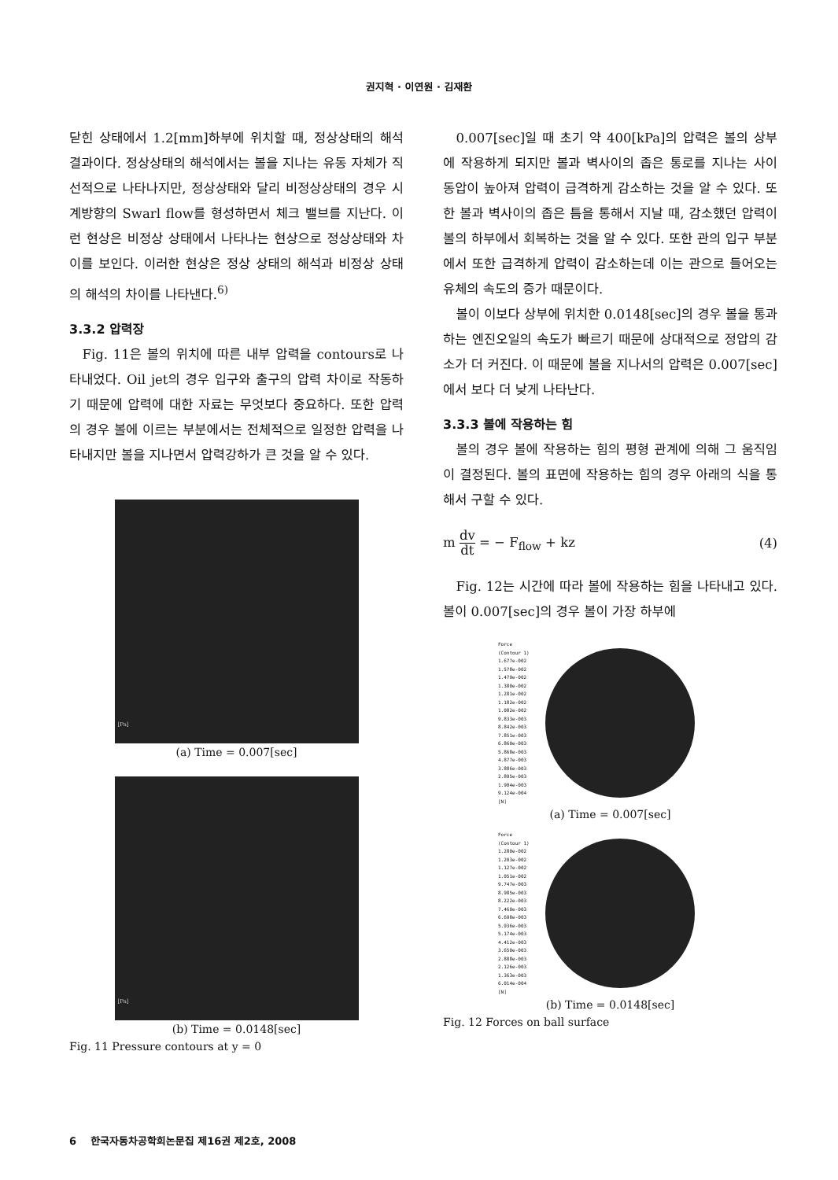권지혁 · 이연원 · 김재환
닫힌 상태에서 1.2[mm]하부에 위치할 때, 정상상태의 해석 결과이다. 정상상태의 해석에서는 볼을 지나는 유동 자체가 직선적으로 나타나지만, 정상상태와 달리 비정상상태의 경우 시계방향의 Swarl flow를 형성하면서 체크 밸브를 지난다. 이런 현상은 비정상 상태에서 나타나는 현상으로 정상상태와 차이를 보인다. 이러한 현상은 정상 상태의 해석과 비정상 상태의 해석의 차이를 나타낸다.<sup>6)</sup>
3.3.2 압력장
Fig. 11은 볼의 위치에 따른 내부 압력을 contours로 나타내었다. Oil jet의 경우 입구와 출구의 압력 차이로 작동하기 때문에 압력에 대한 자료는 무엇보다 중요하다. 또한 압력의 경우 볼에 이르는 부분에서는 전체적으로 일정한 압력을 나타내지만 볼을 지나면서 압력강하가 큰 것을 알 수 있다.
[Pa]
(a) Time = 0.007[sec]
[Pa]
(b) Time = 0.0148[sec]
Fig. 11 Pressure contours at y = 0
0.007[sec]일 때 초기 약 400[kPa]의 압력은 볼의 상부에 작용하게 되지만 볼과 벽사이의 좁은 통로를 지나는 사이 동압이 높아져 압력이 급격하게 감소하는 것을 알 수 있다. 또한 볼과 벽사이의 좁은 틈을 통해서 지날 때, 감소했던 압력이 볼의 하부에서 회복하는 것을 알 수 있다. 또한 관의 입구 부분에서 또한 급격하게 압력이 감소하는데 이는 관으로 들어오는 유체의 속도의 증가 때문이다.
볼이 이보다 상부에 위치한 0.0148[sec]의 경우 볼을 통과하는 엔진오일의 속도가 빠르기 때문에 상대적으로 정압의 감소가 더 커진다. 이 때문에 볼을 지나서의 압력은 0.007[sec]에서 보다 더 낮게 나타난다.
3.3.3 볼에 작용하는 힘
볼의 경우 볼에 작용하는 힘의 평형 관계에 의해 그 움직임이 결정된다. 볼의 표면에 작용하는 힘의 경우 아래의 식을 통해서 구할 수 있다.
m dv dt = − F<sub>flow</sub> + kz (4)
Fig. 12는 시간에 따라 볼에 작용하는 힘을 나타내고 있다. 볼이 0.007[sec]의 경우 볼이 가장 하부에
Force
(Contour 1)
1.677e-002
1.578e-002
1.479e-002
1.380e-002
1.281e-002
1.182e-002
1.082e-002
9.833e-003
8.842e-003
7.851e-003
6.860e-003
5.868e-003
4.877e-003
3.886e-003
2.895e-003
1.904e-003
9.124e-004
[N]
(a) Time = 0.007[sec]
Force
(Contour 1)
1.280e-002
1.203e-002
1.127e-002
1.051e-002
9.747e-003
8.985e-003
8.222e-003
7.460e-003
6.698e-003
5.936e-003
5.174e-003
4.412e-003
3.650e-003
2.888e-003
2.126e-003
1.363e-003
6.014e-004
[N]
(b) Time = 0.0148[sec]
Fig. 12 Forces on ball surface
6 한국자동차공학회논문집 제16권 제2호, 2008